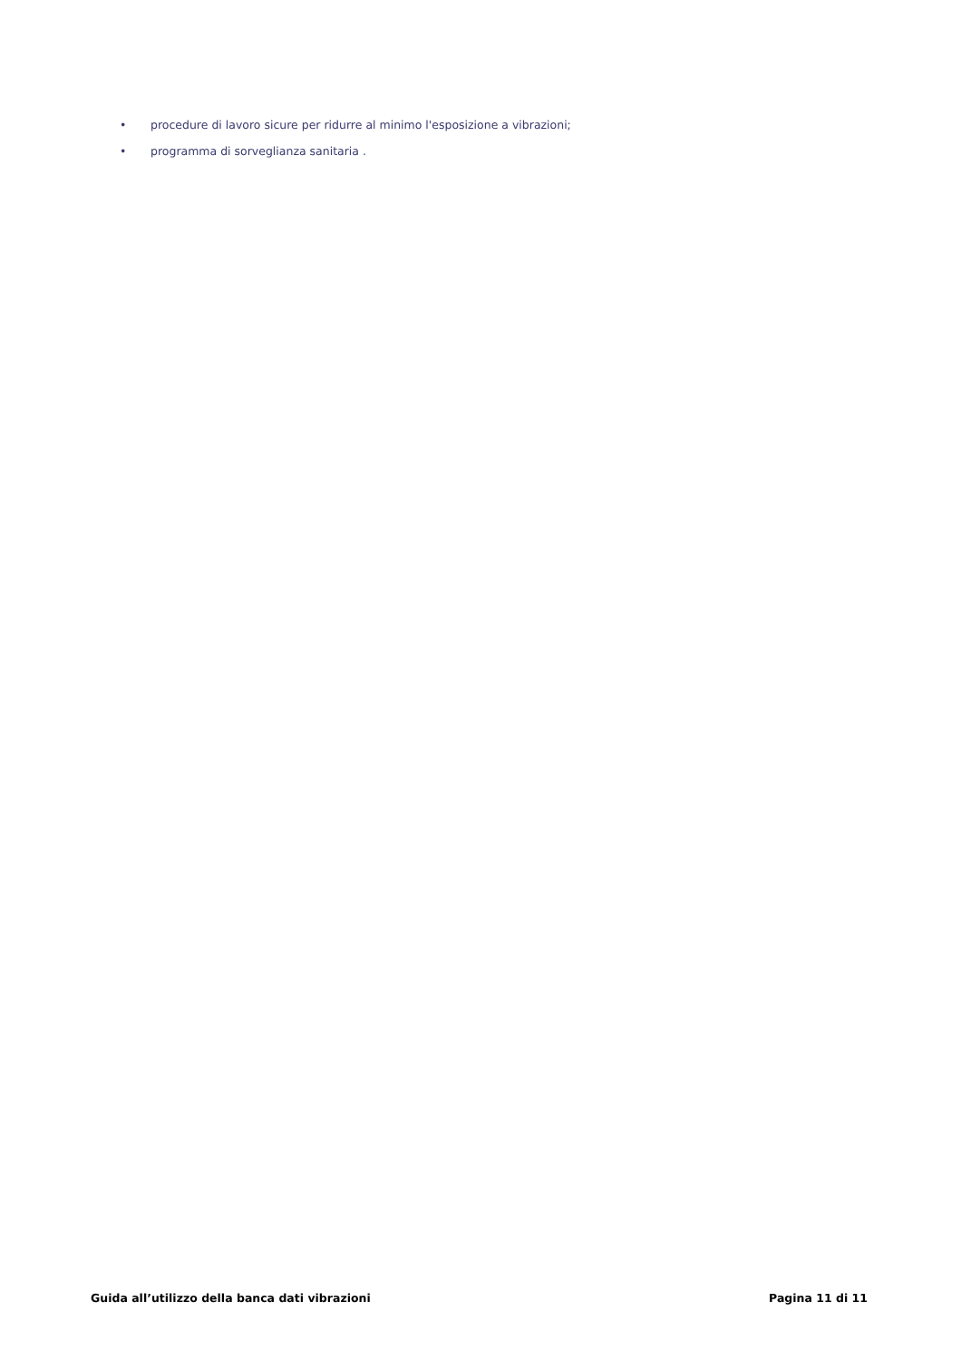• procedure di lavoro sicure per ridurre al minimo l'esposizione a vibrazioni;
• programma di sorveglianza sanitaria .
Guida all’utilizzo della banca dati vibrazioni Pagina 11 di 11